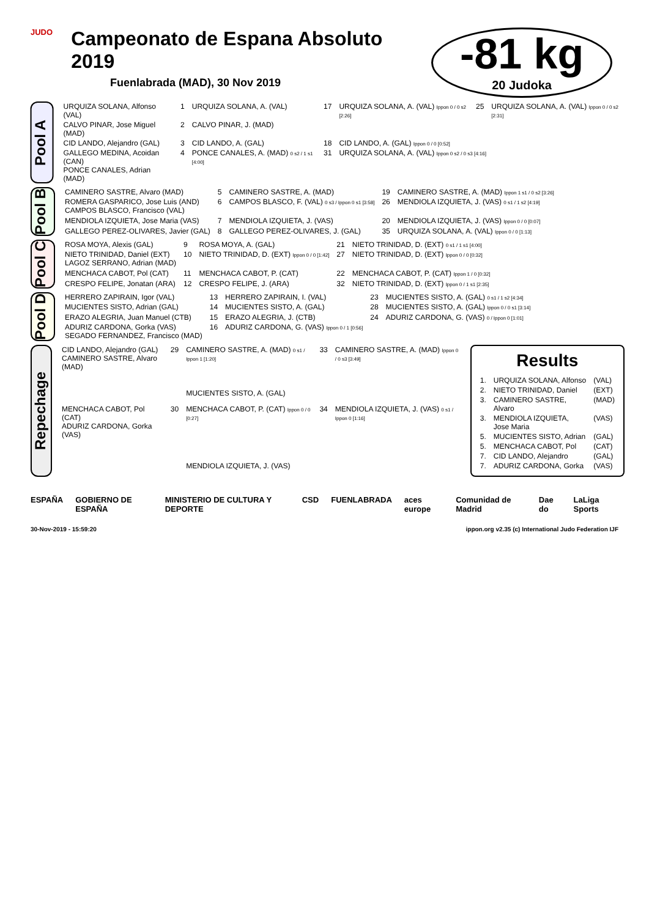JUDO
Campeonato de Espana Absoluto 2019
Fuenlabrada (MAD), 30 Nov 2019
-81 kg
20 Judoka
Pool A
| URQUIZA SOLANA, Alfonso (VAL) | 1 | URQUIZA SOLANA, A. (VAL) | 17 | URQUIZA SOLANA, A. (VAL) Ippon 0 / 0 s2 [2:26] | 25 | URQUIZA SOLANA, A. (VAL) Ippon 0 / 0 s2 [2:31] |
| CALVO PINAR, Jose Miguel (MAD) | 2 | CALVO PINAR, J. (MAD) | | | | |
| CID LANDO, Alejandro (GAL) | 3 | CID LANDO, A. (GAL) | 18 | CID LANDO, A. (GAL) Ippon 0 / 0 [0:52] | | |
| GALLEGO MEDINA, Acoidan (CAN) PONCE CANALES, Adrian (MAD) | 4 | PONCE CANALES, A. (MAD) 0 s2 / 1 s1 [4:00] | 31 | URQUIZA SOLANA, A. (VAL) Ippon 0 s2 / 0 s3 [4:16] | | |
Pool B
| CAMINERO SASTRE, Alvaro (MAD) | 5 | CAMINERO SASTRE, A. (MAD) | 19 | CAMINERO SASTRE, A. (MAD) Ippon 1 s1 / 0 s2 [3:26] |
| ROMERA GASPARICO, Jose Luis (AND) CAMPOS BLASCO, Francisco (VAL) | 6 | CAMPOS BLASCO, F. (VAL) 0 s3 / Ippon 0 s1 [3:58] | 26 | MENDIOLA IZQUIETA, J. (VAS) 0 s1 / 1 s2 [4:19] |
| MENDIOLA IZQUIETA, Jose Maria (VAS) | 7 | MENDIOLA IZQUIETA, J. (VAS) | 20 | MENDIOLA IZQUIETA, J. (VAS) Ippon 0 / 0 [0:07] |
| GALLEGO PEREZ-OLIVARES, Javier (GAL) | 8 | GALLEGO PEREZ-OLIVARES, J. (GAL) | 35 | URQUIZA SOLANA, A. (VAL) Ippon 0 / 0 [1:13] |
Pool C
| ROSA MOYA, Alexis (GAL) | 9 | ROSA MOYA, A. (GAL) | 21 | NIETO TRINIDAD, D. (EXT) 0 s1 / 1 s1 [4:00] |
| NIETO TRINIDAD, Daniel (EXT) LAGOZ SERRANO, Adrian (MAD) | 10 | NIETO TRINIDAD, D. (EXT) Ippon 0 / 0 [1:42] | 27 | NIETO TRINIDAD, D. (EXT) Ippon 0 / 0 [0:32] |
| MENCHACA CABOT, Pol (CAT) | 11 | MENCHACA CABOT, P. (CAT) | 22 | MENCHACA CABOT, P. (CAT) Ippon 1 / 0 [0:32] |
| CRESPO FELIPE, Jonatan (ARA) | 12 | CRESPO FELIPE, J. (ARA) | 32 | NIETO TRINIDAD, D. (EXT) Ippon 0 / 1 s1 [2:35] |
Pool D
| HERRERO ZAPIRAIN, Igor (VAL) | 13 | HERRERO ZAPIRAIN, I. (VAL) | 23 | MUCIENTES SISTO, A. (GAL) 0 s1 / 1 s2 [4:34] |
| MUCIENTES SISTO, Adrian (GAL) | 14 | MUCIENTES SISTO, A. (GAL) | 28 | MUCIENTES SISTO, A. (GAL) Ippon 0 / 0 s1 [3:14] |
| ERAZO ALEGRIA, Juan Manuel (CTB) | 15 | ERAZO ALEGRIA, J. (CTB) | 24 | ADURIZ CARDONA, G. (VAS) 0 / Ippon 0 [1:01] |
| ADURIZ CARDONA, Gorka (VAS) SEGADO FERNANDEZ, Francisco (MAD) | 16 | ADURIZ CARDONA, G. (VAS) Ippon 0 / 1 [0:56] | | |
Repechage
| CID LANDO, Alejandro (GAL) CAMINERO SASTRE, Alvaro (MAD) | 29 | CAMINERO SASTRE, A. (MAD) 0 s1 / Ippon 1 [1:20] | 33 | CAMINERO SASTRE, A. (MAD) Ippon 0 / 0 s3 [3:49] |
| | | MUCIENTES SISTO, A. (GAL) | | |
| MENCHACA CABOT, Pol (CAT) ADURIZ CARDONA, Gorka (VAS) | 30 | MENCHACA CABOT, P. (CAT) Ippon 0 / 0 [0:27] | 34 | MENDIOLA IZQUIETA, J. (VAS) 0 s1 / Ippon 0 [1:16] |
| | | MENDIOLA IZQUIETA, J. (VAS) | | |
Results
| 1. | URQUIZA SOLANA, Alfonso | (VAL) |
| 2. | NIETO TRINIDAD, Daniel | (EXT) |
| 3. | CAMINERO SASTRE, Alvaro | (MAD) |
| 3. | MENDIOLA IZQUIETA, Jose Maria | (VAS) |
| 5. | MUCIENTES SISTO, Adrian | (GAL) |
| 5. | MENCHACA CABOT, Pol | (CAT) |
| 7. | CID LANDO, Alejandro | (GAL) |
| 7. | ADURIZ CARDONA, Gorka | (VAS) |
ESPAÑA GOBIERNO DE ESPAÑA MINISTERIO DE CULTURA Y DEPORTE CSD FUENLABRADA aces europe Comunidad de Madrid Dae do LaLiga Sports
30-Nov-2019 - 15:59:20 ippon.org v2.35 (c) International Judo Federation IJF